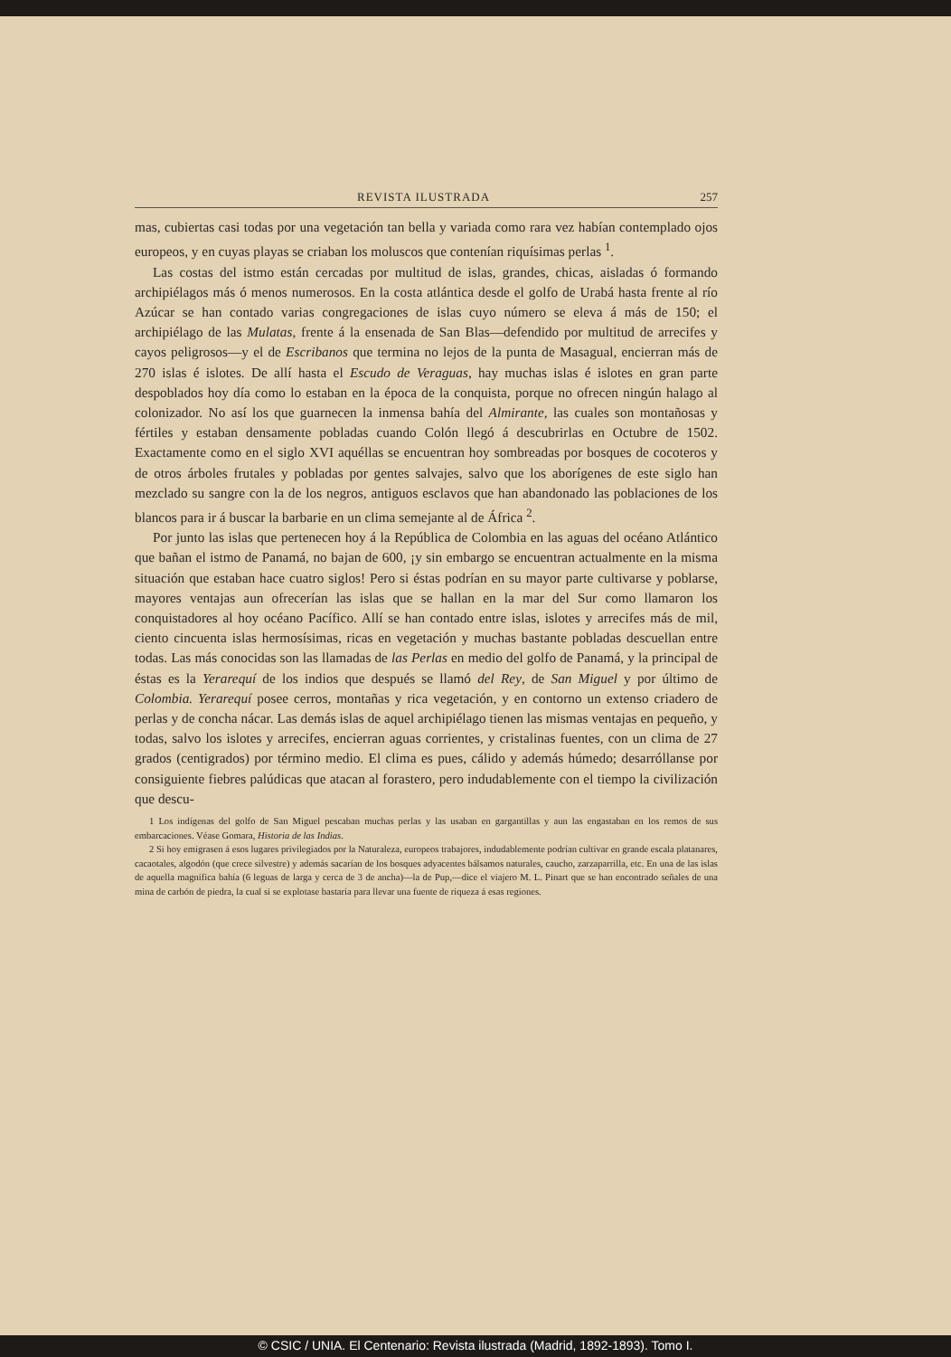REVISTA ILUSTRADA 257
mas, cubiertas casi todas por una vegetación tan bella y variada como rara vez habían contemplado ojos europeos, y en cuyas playas se criaban los moluscos que contenían riquísimas perlas <sup>1</sup>.
Las costas del istmo están cercadas por multitud de islas, grandes, chicas, aisladas ó formando archipiélagos más ó menos numerosos. En la costa atlántica desde el golfo de Urabá hasta frente al río Azúcar se han contado varias congregaciones de islas cuyo número se eleva á más de 150; el archipiélago de las Mulatas, frente á la ensenada de San Blas—defendido por multitud de arrecifes y cayos peligrosos—y el de Escribanos que termina no lejos de la punta de Masagual, encierran más de 270 islas é islotes. De allí hasta el Escudo de Veraguas, hay muchas islas é islotes en gran parte despoblados hoy día como lo estaban en la época de la conquista, porque no ofrecen ningún halago al colonizador. No así los que guarnecen la inmensa bahía del Almirante, las cuales son montañosas y fértiles y estaban densamente pobladas cuando Colón llegó á descubrirlas en Octubre de 1502. Exactamente como en el siglo XVI aquéllas se encuentran hoy sombreadas por bosques de cocoteros y de otros árboles frutales y pobladas por gentes salvajes, salvo que los aborígenes de este siglo han mezclado su sangre con la de los negros, antiguos esclavos que han abandonado las poblaciones de los blancos para ir á buscar la barbarie en un clima semejante al de África <sup>2</sup>.
Por junto las islas que pertenecen hoy á la República de Colombia en las aguas del océano Atlántico que bañan el istmo de Panamá, no bajan de 600, ¡y sin embargo se encuentran actualmente en la misma situación que estaban hace cuatro siglos! Pero si éstas podrían en su mayor parte cultivarse y poblarse, mayores ventajas aun ofrecerían las islas que se hallan en la mar del Sur como llamaron los conquistadores al hoy océano Pacífico. Allí se han contado entre islas, islotes y arrecifes más de mil, ciento cincuenta islas hermosísimas, ricas en vegetación y muchas bastante pobladas descuellan entre todas. Las más conocidas son las llamadas de las Perlas en medio del golfo de Panamá, y la principal de éstas es la Yerarequí de los indios que después se llamó del Rey, de San Miguel y por último de Colombia. Yerarequí posee cerros, montañas y rica vegetación, y en contorno un extenso criadero de perlas y de concha nácar. Las demás islas de aquel archipiélago tienen las mismas ventajas en pequeño, y todas, salvo los islotes y arrecifes, encierran aguas corrientes, y cristalinas fuentes, con un clima de 27 grados (centigrados) por término medio. El clima es pues, cálido y además húmedo; desarróllanse por consiguiente fiebres palúdicas que atacan al forastero, pero indudablemente con el tiempo la civilización que descu-
1 Los indígenas del golfo de San Miguel pescaban muchas perlas y las usaban en gargantillas y aun las engastaban en los remos de sus embarcaciones. Véase Gomara, Historia de las Indias.
2 Si hoy emigrasen á esos lugares privilegiados por la Naturaleza, europeos trabajores, indudablemente podrían cultivar en grande escala platanares, cacaotales, algodón (que crece silvestre) y además sacarían de los bosques adyacentes bálsamos naturales, caucho, zarzaparrilla, etc. En una de las islas de aquella magnífica bahía (6 leguas de larga y cerca de 3 de ancha)—la de Pup,—dice el viajero M. L. Pinart que se han encontrado señales de una mina de carbón de piedra, la cual si se explotase bastaría para llevar una fuente de riqueza á esas regiones.
© CSIC / UNIA. El Centenario: Revista ilustrada (Madrid, 1892-1893). Tomo I.